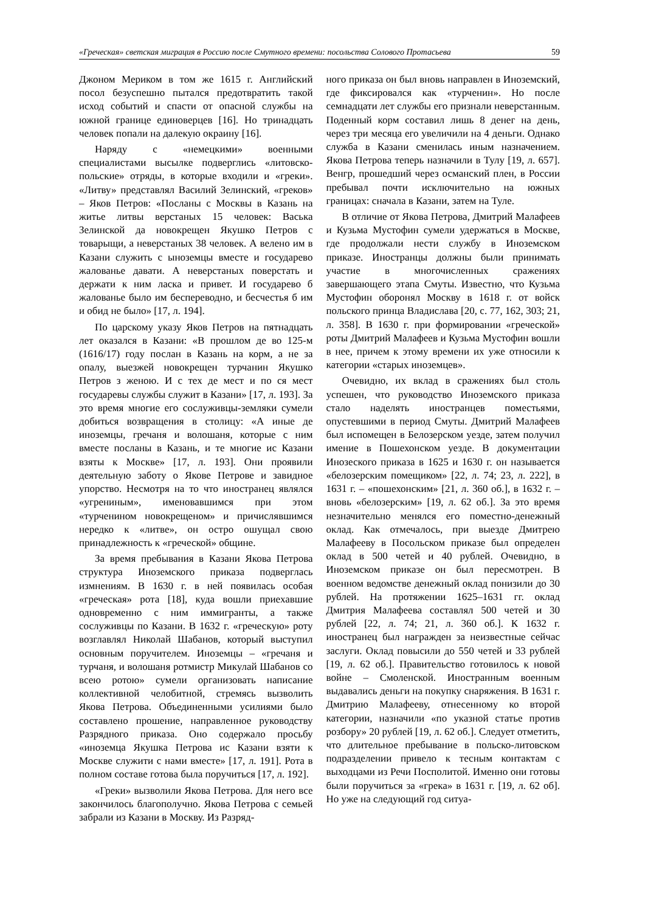«Греческая» светская миграция в Россию после Смутного времени: посольства Солового Протасьева 59
Джоном Мериком в том же 1615 г. Английский посол безуспешно пытался предотвратить такой исход событий и спасти от опасной службы на южной границе единоверцев [16]. Но тринадцать человек попали на далекую окраину [16].
Наряду с «немецкими» военными специалистами высылке подверглись «литовско-польские» отряды, в которые входили и «греки». «Литву» представлял Василий Зелинский, «греков» – Яков Петров: «Посланы с Москвы в Казань на житье литвы верстаных 15 человек: Васька Зелинской да новокрещен Якушко Петров с товарыщи, а неверстаных 38 человек. А велено им в Казани служить с ыноземцы вместе и государево жалованье давати. А неверстаных поверстать и держати к ним ласка и привет. И государево б жалованье было им беспереводно, и бесчестья б им и обид не было» [17, л. 194].
По царскому указу Яков Петров на пятнадцать лет оказался в Казани: «В прошлом де во 125-м (1616/17) году послан в Казань на корм, а не за опалу, выезжей новокрещен турчанин Якушко Петров з женою. И с тех де мест и по ся мест государевы службы служит в Казани» [17, л. 193]. За это время многие его сослуживцы-земляки сумели добиться возвращения в столицу: «А иные де иноземцы, гречаня и волошаня, которые с ним вместе посланы в Казань, и те многие ис Казани взяты к Москве» [17, л. 193]. Они проявили деятельную заботу о Якове Петрове и завидное упорство. Несмотря на то что иностранец являлся «угрениным», именовавшимся при этом «турченином новокрещеном» и причислявшимся нередко к «литве», он остро ошущал свою принадлежность к «греческой» общине.
За время пребывания в Казани Якова Петрова структура Иноземского приказа подверглась измнениям. В 1630 г. в ней появилась особая «греческая» рота [18], куда вошли приехавшие одновременно с ним иммигранты, а также сослуживцы по Казани. В 1632 г. «греческую» роту возглавлял Николай Шабанов, который выступил основным поручителем. Иноземцы – «гречаня и турчаня, и волошаня ротмистр Микулай Шабанов со всею ротою» сумели организовать написание коллективной челобитной, стремясь вызволить Якова Петрова. Объединенными усилиями было составлено прошение, направленное руководству Разрядного приказа. Оно содержало просьбу «иноземца Якушка Петрова ис Казани взяти к Москве служити с нами вместе» [17, л. 191]. Рота в полном составе готова была поручиться [17, л. 192].
«Греки» вызволили Якова Петрова. Для него все закончилось благополучно. Якова Петрова с семьей забрали из Казани в Москву. Из Разряд-
ного приказа он был вновь направлен в Иноземский, где фиксировался как «турченин». Но после семнадцати лет службы его признали неверстанным. Поденный корм составил лишь 8 денег на день, через три месяца его увеличили на 4 деньги. Однако служба в Казани сменилась иным назначением. Якова Петрова теперь назначили в Тулу [19, л. 657]. Венгр, прошедший через османский плен, в России пребывал почти исключительно на южных границах: сначала в Казани, затем на Туле.
В отличие от Якова Петрова, Дмитрий Малафеев и Кузьма Мустофин сумели удержаться в Москве, где продолжали нести службу в Иноземском приказе. Иностранцы должны были принимать участие в многочисленных сражениях завершающего этапа Смуты. Известно, что Кузьма Мустофин оборонял Москву в 1618 г. от войск польского принца Владислава [20, с. 77, 162, 303; 21, л. 358]. В 1630 г. при формировании «греческой» роты Дмитрий Малафеев и Кузьма Мустофин вошли в нее, причем к этому времени их уже относили к категории «старых иноземцев».
Очевидно, их вклад в сражениях был столь успешен, что руководство Иноземского приказа стало наделять иностранцев поместьями, опустевшими в период Смуты. Дмитрий Малафеев был испомещен в Белозерском уезде, затем получил имение в Пошехонском уезде. В документации Инозеского приказа в 1625 и 1630 г. он называется «белозерским помещиком» [22, л. 74; 23, л. 222], в 1631 г. – «пошехонским» [21, л. 360 об.], в 1632 г. – вновь «белозерским» [19, л. 62 об.]. За это время незначительно менялся его поместно-денежный оклад. Как отмечалось, при выезде Дмитрею Малафееву в Посольском приказе был определен оклад в 500 четей и 40 рублей. Очевидно, в Иноземском приказе он был пересмотрен. В военном ведомстве денежный оклад понизили до 30 рублей. На протяжении 1625–1631 гг. оклад Дмитрия Малафеева составлял 500 четей и 30 рублей [22, л. 74; 21, л. 360 об.]. К 1632 г. иностранец был награжден за неизвестные сейчас заслуги. Оклад повысили до 550 четей и 33 рублей [19, л. 62 об.]. Правительство готовилось к новой войне – Смоленской. Иностранным военным выдавались деньги на покупку снаряжения. В 1631 г. Дмитрию Малафееву, отнесенному ко второй категории, назначили «по указной статье против розбору» 20 рублей [19, л. 62 об.]. Следует отметить, что длительное пребывание в польско-литовском подразделении привело к тесным контактам с выходцами из Речи Посполитой. Именно они готовы были поручиться за «грека» в 1631 г. [19, л. 62 об]. Но уже на следующий год ситуа-